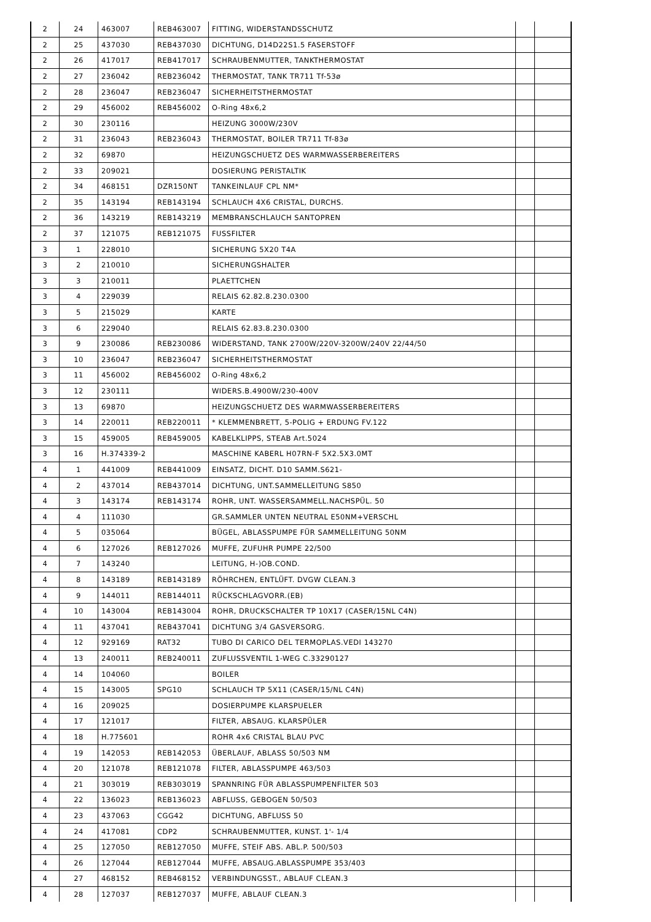| 2 | 24 | 463007 | REB463007 | FITTING, WIDERSTANDSSCHUTZ | | |
| 2 | 25 | 437030 | REB437030 | DICHTUNG, D14D22S1.5 FASERSTOFF | | |
| 2 | 26 | 417017 | REB417017 | SCHRAUBENMUTTER, TANKTHERMOSTAT | | |
| 2 | 27 | 236042 | REB236042 | THERMOSTAT, TANK TR711 Tf-53ø | | |
| 2 | 28 | 236047 | REB236047 | SICHERHEITSTHERMOSTAT | | |
| 2 | 29 | 456002 | REB456002 | O-Ring 48x6,2 | | |
| 2 | 30 | 230116 | | HEIZUNG 3000W/230V | | |
| 2 | 31 | 236043 | REB236043 | THERMOSTAT, BOILER TR711 Tf-83ø | | |
| 2 | 32 | 69870 | | HEIZUNGSCHUETZ DES WARMWASSERBEREITERS | | |
| 2 | 33 | 209021 | | DOSIERUNG PERISTALTIK | | |
| 2 | 34 | 468151 | DZR150NT | TANKEINLAUF CPL NM* | | |
| 2 | 35 | 143194 | REB143194 | SCHLAUCH 4X6 CRISTAL, DURCHS. | | |
| 2 | 36 | 143219 | REB143219 | MEMBRANSCHLAUCH SANTOPREN | | |
| 2 | 37 | 121075 | REB121075 | FUSSFILTER | | |
| 3 | 1 | 228010 | | SICHERUNG 5X20 T4A | | |
| 3 | 2 | 210010 | | SICHERUNGSHALTER | | |
| 3 | 3 | 210011 | | PLAETTCHEN | | |
| 3 | 4 | 229039 | | RELAIS 62.82.8.230.0300 | | |
| 3 | 5 | 215029 | | KARTE | | |
| 3 | 6 | 229040 | | RELAIS 62.83.8.230.0300 | | |
| 3 | 9 | 230086 | REB230086 | WIDERSTAND, TANK 2700W/220V-3200W/240V 22/44/50 | | |
| 3 | 10 | 236047 | REB236047 | SICHERHEITSTHERMOSTAT | | |
| 3 | 11 | 456002 | REB456002 | O-Ring 48x6,2 | | |
| 3 | 12 | 230111 | | WIDERS.B.4900W/230-400V | | |
| 3 | 13 | 69870 | | HEIZUNGSCHUETZ DES WARMWASSERBEREITERS | | |
| 3 | 14 | 220011 | REB220011 | * KLEMMENBRETT, 5-POLIG + ERDUNG FV.122 | | |
| 3 | 15 | 459005 | REB459005 | KABELKLIPPS, STEAB Art.5024 | | |
| 3 | 16 | H.374339-2 | | MASCHINE KABERL H07RN-F 5X2.5X3.0MT | | |
| 4 | 1 | 441009 | REB441009 | EINSATZ, DICHT. D10 SAMM.S621- | | |
| 4 | 2 | 437014 | REB437014 | DICHTUNG, UNT.SAMMELLEITUNG S850 | | |
| 4 | 3 | 143174 | REB143174 | ROHR, UNT. WASSERSAMMELL.NACHSPÜL. 50 | | |
| 4 | 4 | 111030 | | GR.SAMMLER UNTEN NEUTRAL E50NM+VERSCHL | | |
| 4 | 5 | 035064 | | BÜGEL, ABLASSPUMPE FÜR SAMMELLEITUNG 50NM | | |
| 4 | 6 | 127026 | REB127026 | MUFFE, ZUFUHR PUMPE 22/500 | | |
| 4 | 7 | 143240 | | LEITUNG, H-)OB.COND. | | |
| 4 | 8 | 143189 | REB143189 | RÖHRCHEN, ENTLÜFT. DVGW CLEAN.3 | | |
| 4 | 9 | 144011 | REB144011 | RÜCKSCHLAGVORR.(EB) | | |
| 4 | 10 | 143004 | REB143004 | ROHR, DRUCKSCHALTER TP 10X17 (CASER/15NL C4N) | | |
| 4 | 11 | 437041 | REB437041 | DICHTUNG 3/4 GASVERSORG. | | |
| 4 | 12 | 929169 | RAT32 | TUBO DI CARICO DEL TERMOPLAS.VEDI 143270 | | |
| 4 | 13 | 240011 | REB240011 | ZUFLUSSVENTIL 1-WEG C.33290127 | | |
| 4 | 14 | 104060 | | BOILER | | |
| 4 | 15 | 143005 | SPG10 | SCHLAUCH TP 5X11 (CASER/15/NL C4N) | | |
| 4 | 16 | 209025 | | DOSIERPUMPE KLARSPUELER | | |
| 4 | 17 | 121017 | | FILTER, ABSAUG. KLARSPÜLER | | |
| 4 | 18 | H.775601 | | ROHR 4x6 CRISTAL BLAU PVC | | |
| 4 | 19 | 142053 | REB142053 | ÜBERLAUF, ABLASS 50/503 NM | | |
| 4 | 20 | 121078 | REB121078 | FILTER, ABLASSPUMPE 463/503 | | |
| 4 | 21 | 303019 | REB303019 | SPANNRING FÜR ABLASSPUMPENFILTER 503 | | |
| 4 | 22 | 136023 | REB136023 | ABFLUSS, GEBOGEN 50/503 | | |
| 4 | 23 | 437063 | CGG42 | DICHTUNG, ABFLUSS 50 | | |
| 4 | 24 | 417081 | CDP2 | SCHRAUBENMUTTER, KUNST. 1'- 1/4 | | |
| 4 | 25 | 127050 | REB127050 | MUFFE, STEIF ABS. ABL.P. 500/503 | | |
| 4 | 26 | 127044 | REB127044 | MUFFE, ABSAUG.ABLASSPUMPE 353/403 | | |
| 4 | 27 | 468152 | REB468152 | VERBINDUNGSST., ABLAUF CLEAN.3 | | |
| 4 | 28 | 127037 | REB127037 | MUFFE, ABLAUF CLEAN.3 | | |